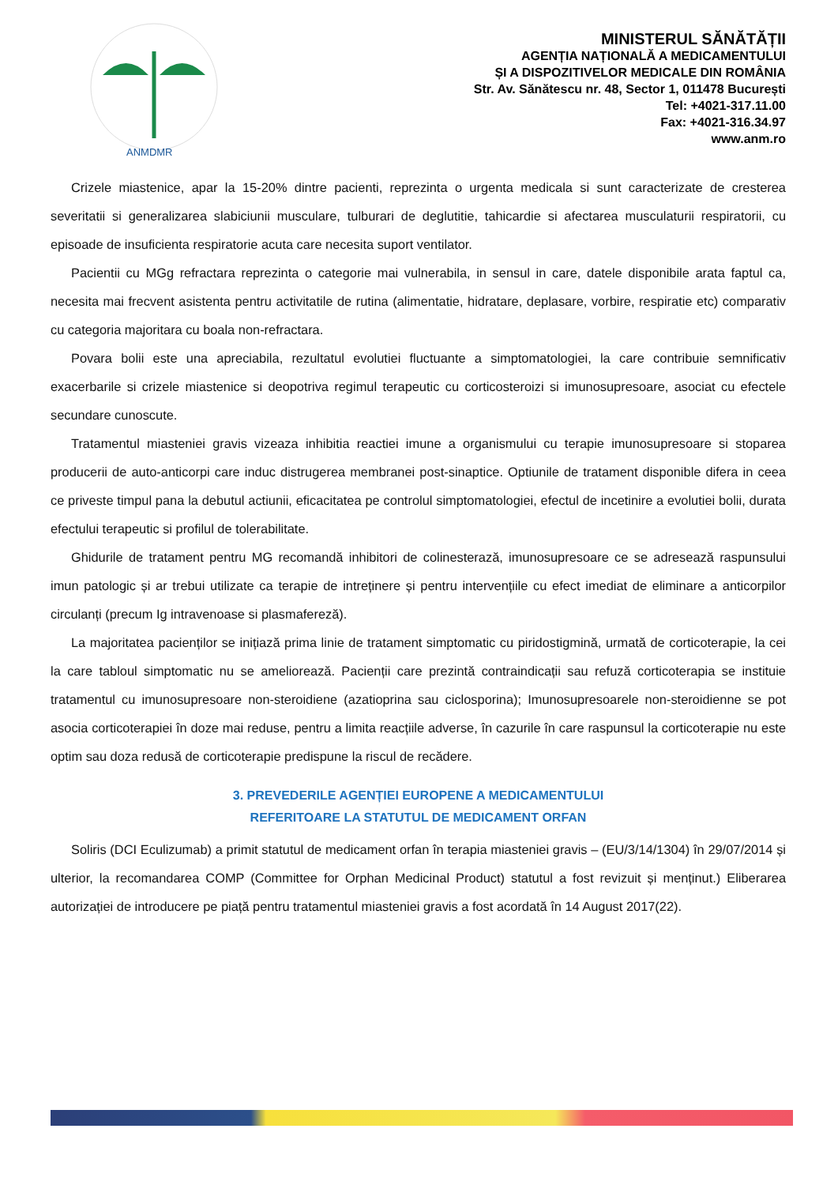ANMDMR
MINISTERUL SĂNĂTĂȚII
AGENȚIA NAȚIONALĂ A MEDICAMENTULUI
ȘI A DISPOZITIVELOR MEDICALE DIN ROMÂNIA
Str. Av. Sănătescu nr. 48, Sector 1, 011478 București
Tel: +4021-317.11.00
Fax: +4021-316.34.97
www.anm.ro
Crizele miastenice, apar la 15-20% dintre pacienti, reprezinta o urgenta medicala si sunt caracterizate de cresterea severitatii si generalizarea slabiciunii musculare, tulburari de deglutitie, tahicardie si afectarea musculaturii respiratorii, cu episoade de insuficienta respiratorie acuta care necesita suport ventilator.
Pacientii cu MGg refractara reprezinta o categorie mai vulnerabila, in sensul in care, datele disponibile arata faptul ca, necesita mai frecvent asistenta pentru activitatile de rutina (alimentatie, hidratare, deplasare, vorbire, respiratie etc) comparativ cu categoria majoritara cu boala non-refractara.
Povara bolii este una apreciabila, rezultatul evolutiei fluctuante a simptomatologiei, la care contribuie semnificativ exacerbarile si crizele miastenice si deopotriva regimul terapeutic cu corticosteroizi si imunosupresoare, asociat cu efectele secundare cunoscute.
Tratamentul miasteniei gravis vizeaza inhibitia reactiei imune a organismului cu terapie imunosupresoare si stoparea producerii de auto-anticorpi care induc distrugerea membranei post-sinaptice. Optiunile de tratament disponible difera in ceea ce priveste timpul pana la debutul actiunii, eficacitatea pe controlul simptomatologiei, efectul de incetinire a evolutiei bolii, durata efectului terapeutic si profilul de tolerabilitate.
Ghidurile de tratament pentru MG recomandă inhibitori de colinesterază, imunosupresoare ce se adresează raspunsului imun patologic și ar trebui utilizate ca terapie de intreținere și pentru intervențiile cu efect imediat de eliminare a anticorpilor circulanți (precum Ig intravenoase si plasmafereză).
La majoritatea pacienților se inițiază prima linie de tratament simptomatic cu piridostigmină, urmată de corticoterapie, la cei la care tabloul simptomatic nu se ameliorează. Pacienții care prezintă contraindicații sau refuză corticoterapia se instituie tratamentul cu imunosupresoare non-steroidiene (azatioprina sau ciclosporina); Imunosupresoarele non-steroidienne se pot asocia corticoterapiei în doze mai reduse, pentru a limita reacțiile adverse, în cazurile în care raspunsul la corticoterapie nu este optim sau doza redusă de corticoterapie predispune la riscul de recădere.
3. PREVEDERILE AGENȚIEI EUROPENE A MEDICAMENTULUI
REFERITOARE LA STATUTUL DE MEDICAMENT ORFAN
Soliris (DCI Eculizumab) a primit statutul de medicament orfan în terapia miasteniei gravis – (EU/3/14/1304) în 29/07/2014 și ulterior, la recomandarea COMP (Committee for Orphan Medicinal Product) statutul a fost revizuit și menținut.) Eliberarea autorizației de introducere pe piață pentru tratamentul miasteniei gravis a fost acordată în 14 August 2017(22).